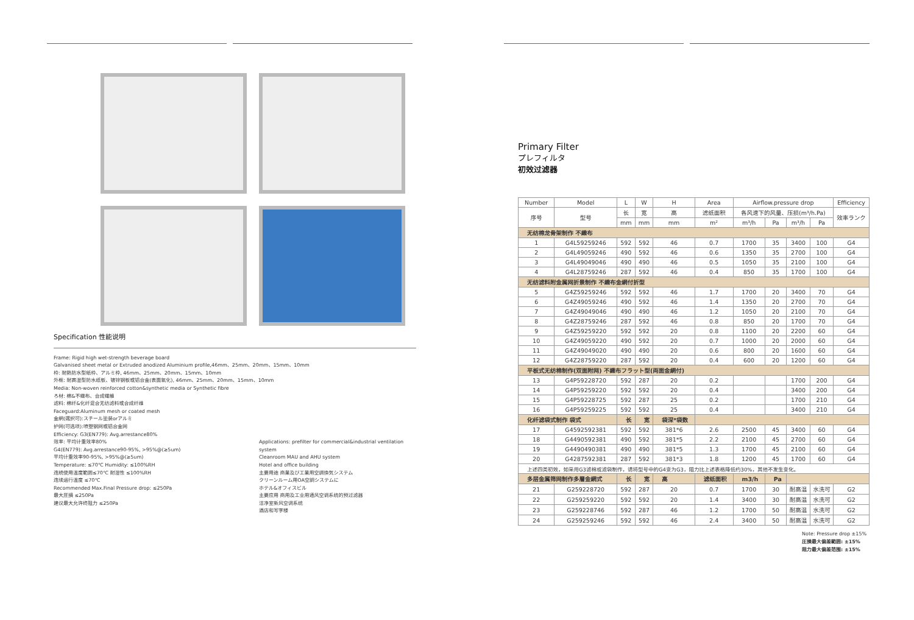Specification 性能说明
Frame: Rigid high wet-strength beverage board
Galvanised sheet metal or Extruded anodized Aluminium profile,46mm、25mm、20mm、15mm、10mm
枠: 耐熱防水型紙枠、アルミ枠, 46mm、25mm、20mm、15mm、10mm
外框: 耐高湿型防水纸板、镀锌钢板或铝合金(表面氧化), 46mm、25mm、20mm、15mm、10mm
Media: Non-woven reinforced cotton&synthetic media or Synthetic fibre
ろ材: 棉&不織布、合成繊維
滤料: 棉纤&化纤混合无纺滤料或合成纤维
Faceguard:Aluminum mesh or coated mesh
金網(選択可):スチール塗装orアルミ
护网(可选项):喷塑钢网或铝合金网
Efficiency: G3(EN779): Avg.arrestance80%
效率: 平均计重效率80%
G4(EN779): Avg.arrestance90-95%, >95%@(≥5um)
平均计重效率90-95%, >95%@(≥5um)
Temperature: ≤70℃ Humidity: ≤100%RH
连続使用温度範囲≤70℃ 耐湿性 ≤100%RH
连续运行温度 ≤70℃
Recommended Max.Final Pressure drop: ≤250Pa
最大圧損 ≤250Pa
建议最大允许终阻力 ≤250Pa
Applications: prefilter for commercial&industrial ventilation system
Cleanroom MAU and AHU system
Hotel and office building
主要用途 商業及び工業用空調換気システム
クリーンルーム用OA空調システムに
ホテル&オフィスビル
主要应用 商用及工业用通风空调系统的预过滤器
洁净室新风空调系统
酒店和写字楼
Primary Filter
プレフィルタ
初效过滤器
| Number | Model | L | W | H | Area | Airflow.pressure drop | | | | Efficiency |
| --- | --- | --- | --- | --- | --- | --- | --- | --- | --- | --- |
| 序号 | 型号 | 长 | 宽 | 高 | 滤纸面积 | 各风速下的风量、压损(m³/h.Pa) | | | | 效率ランク |
| | | mm | mm | mm | m² | m³/h | Pa | m³/h | Pa | |
| 无纺棉龙骨架制作 不織布 | | | | | | | | | | |
| 1 | G4L59259246 | 592 | 592 | 46 | 0.7 | 1700 | 35 | 3400 | 100 | G4 |
| 2 | G4L49059246 | 490 | 592 | 46 | 0.6 | 1350 | 35 | 2700 | 100 | G4 |
| 3 | G4L49049046 | 490 | 490 | 46 | 0.5 | 1050 | 35 | 2100 | 100 | G4 |
| 4 | G4L28759246 | 287 | 592 | 46 | 0.4 | 850 | 35 | 1700 | 100 | G4 |
| 无纺滤料附金属网折景制作 不織布金網付折型 | | | | | | | | | | |
| 5 | G4Z59259246 | 592 | 592 | 46 | 1.7 | 1700 | 20 | 3400 | 70 | G4 |
| 6 | G4Z49059246 | 490 | 592 | 46 | 1.4 | 1350 | 20 | 2700 | 70 | G4 |
| 7 | G4Z49049046 | 490 | 490 | 46 | 1.2 | 1050 | 20 | 2100 | 70 | G4 |
| 8 | G4Z28759246 | 287 | 592 | 46 | 0.8 | 850 | 20 | 1700 | 70 | G4 |
| 9 | G4Z59259220 | 592 | 592 | 20 | 0.8 | 1100 | 20 | 2200 | 60 | G4 |
| 10 | G4Z49059220 | 490 | 592 | 20 | 0.7 | 1000 | 20 | 2000 | 60 | G4 |
| 11 | G4Z49049020 | 490 | 490 | 20 | 0.6 | 800 | 20 | 1600 | 60 | G4 |
| 12 | G4Z28759220 | 287 | 592 | 20 | 0.4 | 600 | 20 | 1200 | 60 | G4 |
| 平板式无纺棉制作(双面附网) 不織布フラット型(両面金網付) | | | | | | | | | | |
| 13 | G4P59228720 | 592 | 287 | 20 | 0.2 | | | 1700 | 200 | G4 |
| 14 | G4P59259220 | 592 | 592 | 20 | 0.4 | | | 3400 | 200 | G4 |
| 15 | G4P59228725 | 592 | 287 | 25 | 0.2 | | | 1700 | 210 | G4 |
| 16 | G4P59259225 | 592 | 592 | 25 | 0.4 | | | 3400 | 210 | G4 |
| 化纤滤袋式制作 袋式 | | 长 | 宽 | 袋深*袋数 | | | | | | |
| 17 | G4592592381 | 592 | 592 | 381*6 | 2.6 | 2500 | 45 | 3400 | 60 | G4 |
| 18 | G4490592381 | 490 | 592 | 381*5 | 2.2 | 2100 | 45 | 2700 | 60 | G4 |
| 19 | G4490490381 | 490 | 490 | 381*5 | 1.3 | 1700 | 45 | 2100 | 60 | G4 |
| 20 | G4287592381 | 287 | 592 | 381*3 | 1.8 | 1200 | 45 | 1700 | 60 | G4 |
| 上述四类初效，如采用G3滤棉或滤袋制作，请将型号中的G4变为G3，阻力比上述表格降低约30%，其他不发生变化。 | | | | | | | | | | |
| 多层金属筛网制作多層金網式 | | 长 | 宽 | 高 | 滤纸面积 | m3/h | Pa | | | |
| 21 | G259228720 | 592 | 287 | 20 | 0.7 | 1700 | 30 | 耐高温 | 水洗可 | G2 |
| 22 | G259259220 | 592 | 592 | 20 | 1.4 | 3400 | 30 | 耐高温 | 水洗可 | G2 |
| 23 | G259228746 | 592 | 287 | 46 | 1.2 | 1700 | 50 | 耐高温 | 水洗可 | G2 |
| 24 | G259259246 | 592 | 592 | 46 | 2.4 | 3400 | 50 | 耐高温 | 水洗可 | G2 |
Note: Pressure drop ±15%
圧損最大偏差範囲: ±15%
阻力最大偏差范围: ±15%